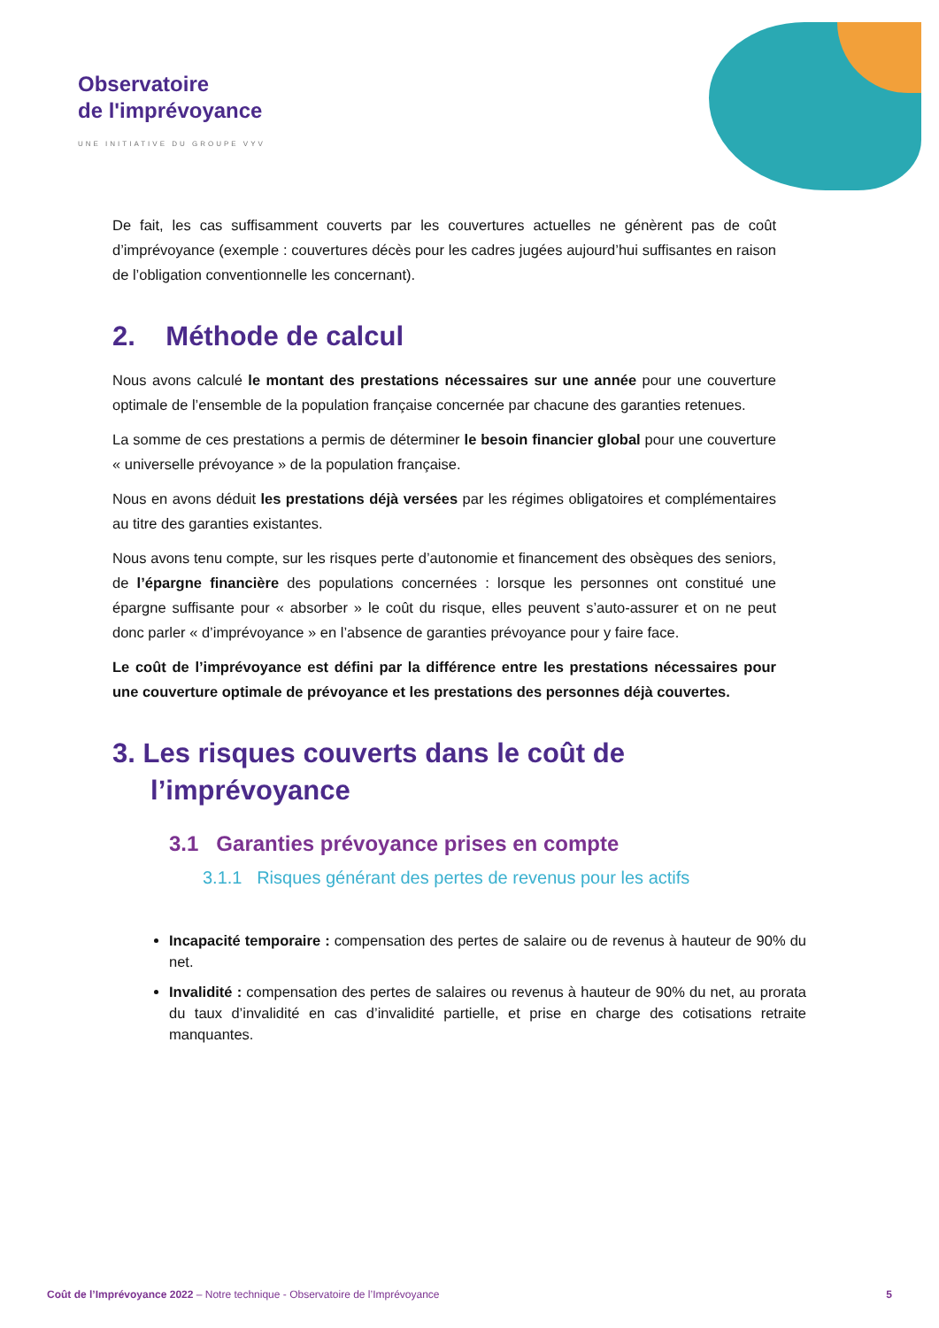Observatoire
de l'imprévoyance
UNE INITIATIVE DU GROUPE VYV
De fait, les cas suffisamment couverts par les couvertures actuelles ne génèrent pas de coût d’imprévoyance (exemple : couvertures décès pour les cadres jugées aujourd’hui suffisantes en raison de l’obligation conventionnelle les concernant).
2. Méthode de calcul
Nous avons calculé le montant des prestations nécessaires sur une année pour une couverture optimale de l’ensemble de la population française concernée par chacune des garanties retenues.
La somme de ces prestations a permis de déterminer le besoin financier global pour une couverture « universelle prévoyance » de la population française.
Nous en avons déduit les prestations déjà versées par les régimes obligatoires et complémentaires au titre des garanties existantes.
Nous avons tenu compte, sur les risques perte d’autonomie et financement des obsèques des seniors, de l’épargne financière des populations concernées : lorsque les personnes ont constitué une épargne suffisante pour « absorber » le coût du risque, elles peuvent s’auto-assurer et on ne peut donc parler « d’imprévoyance » en l’absence de garanties prévoyance pour y faire face.
Le coût de l’imprévoyance est défini par la différence entre les prestations nécessaires pour une couverture optimale de prévoyance et les prestations des personnes déjà couvertes.
3. Les risques couverts dans le coût de
l’imprévoyance
3.1 Garanties prévoyance prises en compte
3.1.1 Risques générant des pertes de revenus pour les actifs
Incapacité temporaire : compensation des pertes de salaire ou de revenus à hauteur de 90% du net.
Invalidité : compensation des pertes de salaires ou revenus à hauteur de 90% du net, au prorata du taux d’invalidité en cas d’invalidité partielle, et prise en charge des cotisations retraite manquantes.
Coût de l’Imprévoyance 2022 – Notre technique - Observatoire de l’Imprévoyance 5